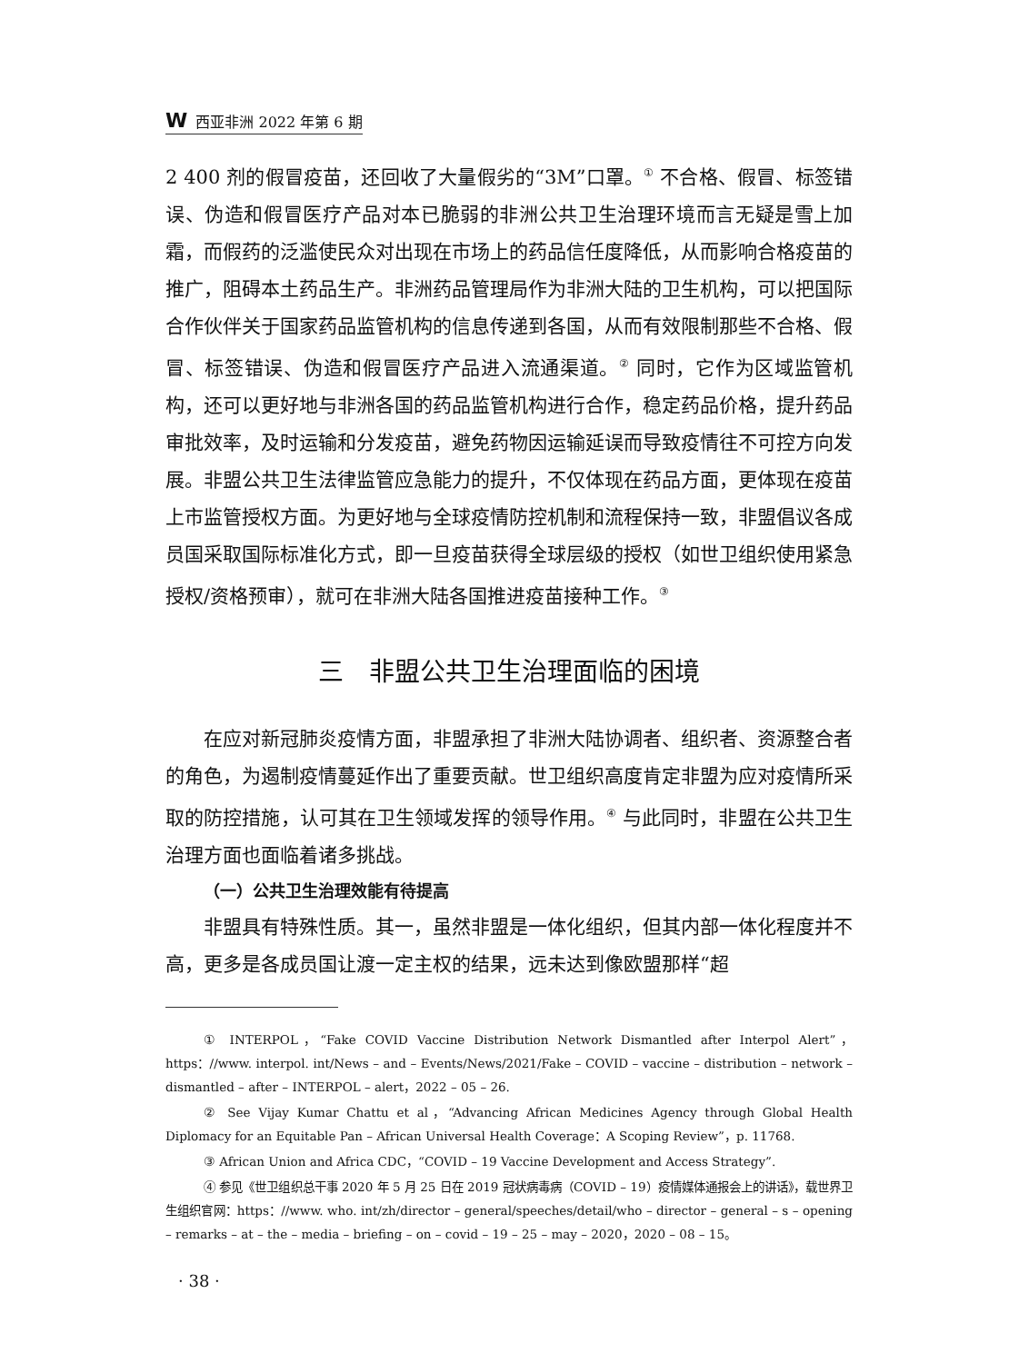W 西亚非洲 2022 年第 6 期
2 400 剂的假冒疫苗，还回收了大量假劣的“3M”口罩。<sup>①</sup> 不合格、假冒、标签错误、伪造和假冒医疗产品对本已脆弱的非洲公共卫生治理环境而言无疑是雪上加霜，而假药的泛滥使民众对出现在市场上的药品信任度降低，从而影响合格疫苗的推广，阻碍本土药品生产。非洲药品管理局作为非洲大陆的卫生机构，可以把国际合作伙伴关于国家药品监管机构的信息传递到各国，从而有效限制那些不合格、假冒、标签错误、伪造和假冒医疗产品进入流通渠道。<sup>②</sup> 同时，它作为区域监管机构，还可以更好地与非洲各国的药品监管机构进行合作，稳定药品价格，提升药品审批效率，及时运输和分发疫苗，避免药物因运输延误而导致疫情往不可控方向发展。非盟公共卫生法律监管应急能力的提升，不仅体现在药品方面，更体现在疫苗上市监管授权方面。为更好地与全球疫情防控机制和流程保持一致，非盟倡议各成员国采取国际标准化方式，即一旦疫苗获得全球层级的授权（如世卫组织使用紧急授权/资格预审），就可在非洲大陆各国推进疫苗接种工作。<sup>③</sup>
三　非盟公共卫生治理面临的困境
在应对新冠肺炎疫情方面，非盟承担了非洲大陆协调者、组织者、资源整合者的角色，为遏制疫情蔓延作出了重要贡献。世卫组织高度肯定非盟为应对疫情所采取的防控措施，认可其在卫生领域发挥的领导作用。<sup>④</sup> 与此同时，非盟在公共卫生治理方面也面临着诸多挑战。
（一）公共卫生治理效能有待提高
非盟具有特殊性质。其一，虽然非盟是一体化组织，但其内部一体化程度并不高，更多是各成员国让渡一定主权的结果，远未达到像欧盟那样“超
① INTERPOL，“Fake COVID Vaccine Distribution Network Dismantled after Interpol Alert”，https：//www. interpol. int/News – and – Events/News/2021/Fake – COVID – vaccine – distribution – network – dismantled – after – INTERPOL – alert，2022 – 05 – 26.
② See Vijay Kumar Chattu et al，“Advancing African Medicines Agency through Global Health Diplomacy for an Equitable Pan – African Universal Health Coverage：A Scoping Review”，p. 11768.
③ African Union and Africa CDC，“COVID – 19 Vaccine Development and Access Strategy”.
④ 参见《世卫组织总干事 2020 年 5 月 25 日在 2019 冠状病毒病（COVID – 19）疫情媒体通报会上的讲话》，载世界卫生组织官网：https：//www. who. int/zh/director – general/speeches/detail/who – director – general – s – opening – remarks – at – the – media – briefing – on – covid – 19 – 25 – may – 2020，2020 – 08 – 15。
· 38 ·